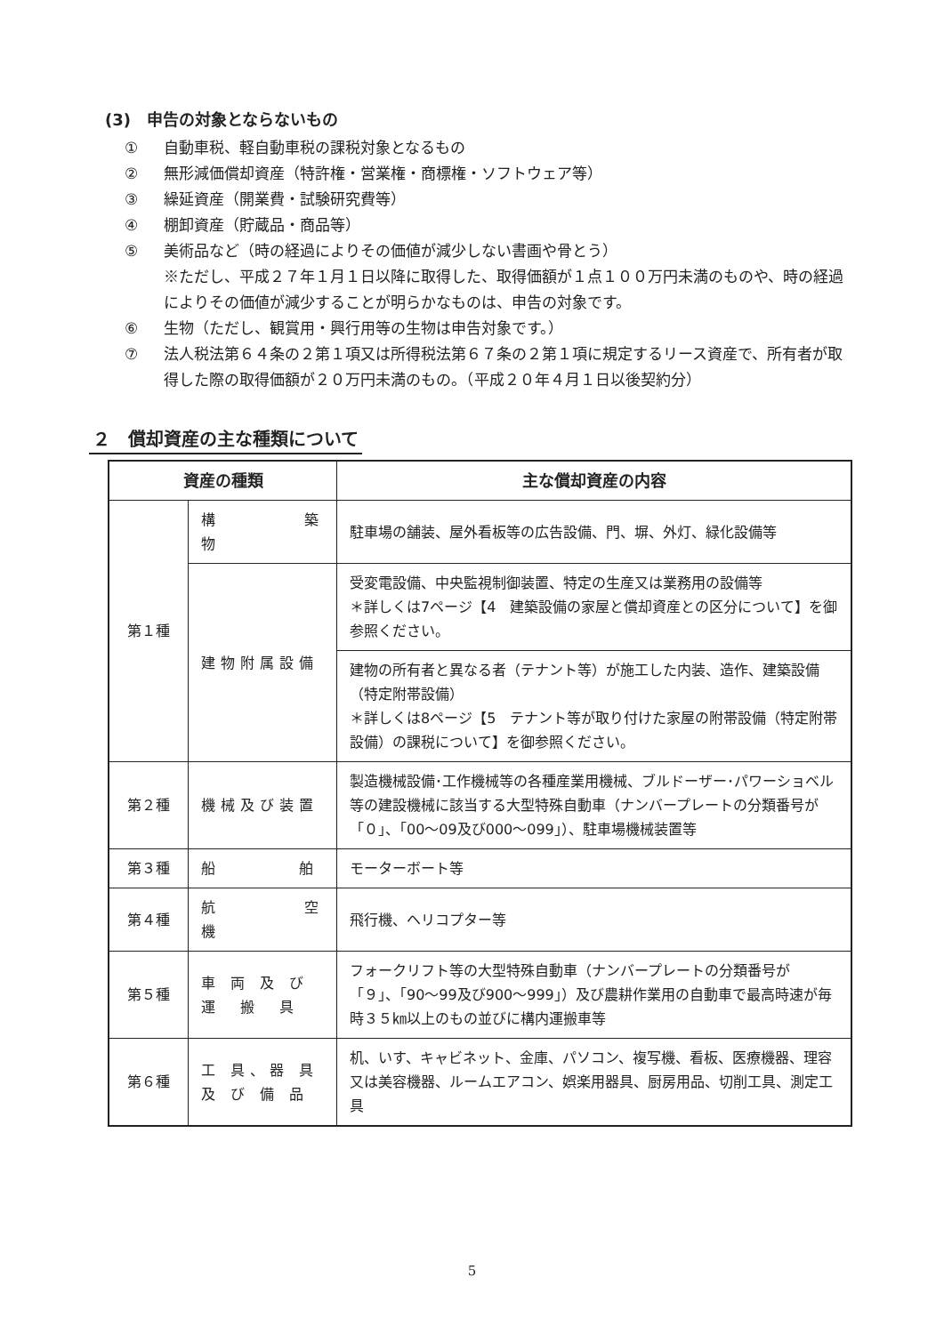(3)　申告の対象とならないもの
① 自動車税、軽自動車税の課税対象となるもの
② 無形減価償却資産（特許権・営業権・商標権・ソフトウェア等）
③ 繰延資産（開業費・試験研究費等）
④ 棚卸資産（貯蔵品・商品等）
⑤ 美術品など（時の経過によりその価値が減少しない書画や骨とう）
※ただし、平成２７年１月１日以降に取得した、取得価額が１点１００万円未満のものや、時の経過によりその価値が減少することが明らかなものは、申告の対象です。
⑥ 生物（ただし、観賞用・興行用等の生物は申告対象です。）
⑦ 法人税法第６４条の２第１項又は所得税法第６７条の２第１項に規定するリース資産で、所有者が取得した際の取得価額が２０万円未満のもの。（平成２０年４月１日以後契約分）
２　償却資産の主な種類について
| 資産の種類 | | 主な償却資産の内容 |
| --- | --- | --- |
| 第１種 | 構 築 物 | 駐車場の舗装、屋外看板等の広告設備、門、塀、外灯、緑化設備等 |
| | 建物附属設備 | 受変電設備、中央監視制御装置、特定の生産又は業務用の設備等 ＊詳しくは7ページ【4 建築設備の家屋と償却資産との区分について】を御参照ください。 |
| | | 建物の所有者と異なる者（テナント等）が施工した内装、造作、建築設備（特定附帯設備） ＊詳しくは8ページ【5 テナント等が取り付けた家屋の附帯設備（特定附帯設備）の課税について】を御参照ください。 |
| 第２種 | 機械及び装置 | 製造機械設備･工作機械等の各種産業用機械、ブルドーザー･パワーショベル等の建設機械に該当する大型特殊自動車（ナンバープレートの分類番号が「０」、「00～09及び000～099」）、駐車場機械装置等 |
| 第３種 | 船 舶 | モーターボート等 |
| 第４種 | 航 空 機 | 飛行機、ヘリコプター等 |
| 第５種 | 車 両 及 び 運 搬 具 | フォークリフト等の大型特殊自動車（ナンバープレートの分類番号が「９」、「90～99及び900～999」）及び農耕作業用の自動車で最高時速が毎時３５㎞以上のもの並びに構内運搬車等 |
| 第６種 | 工 具、器 具 及 び 備 品 | 机、いす、キャビネット、金庫、パソコン、複写機、看板、医療機器、理容又は美容機器、ルームエアコン、娯楽用器具、厨房用品、切削工具、測定工具 |
5